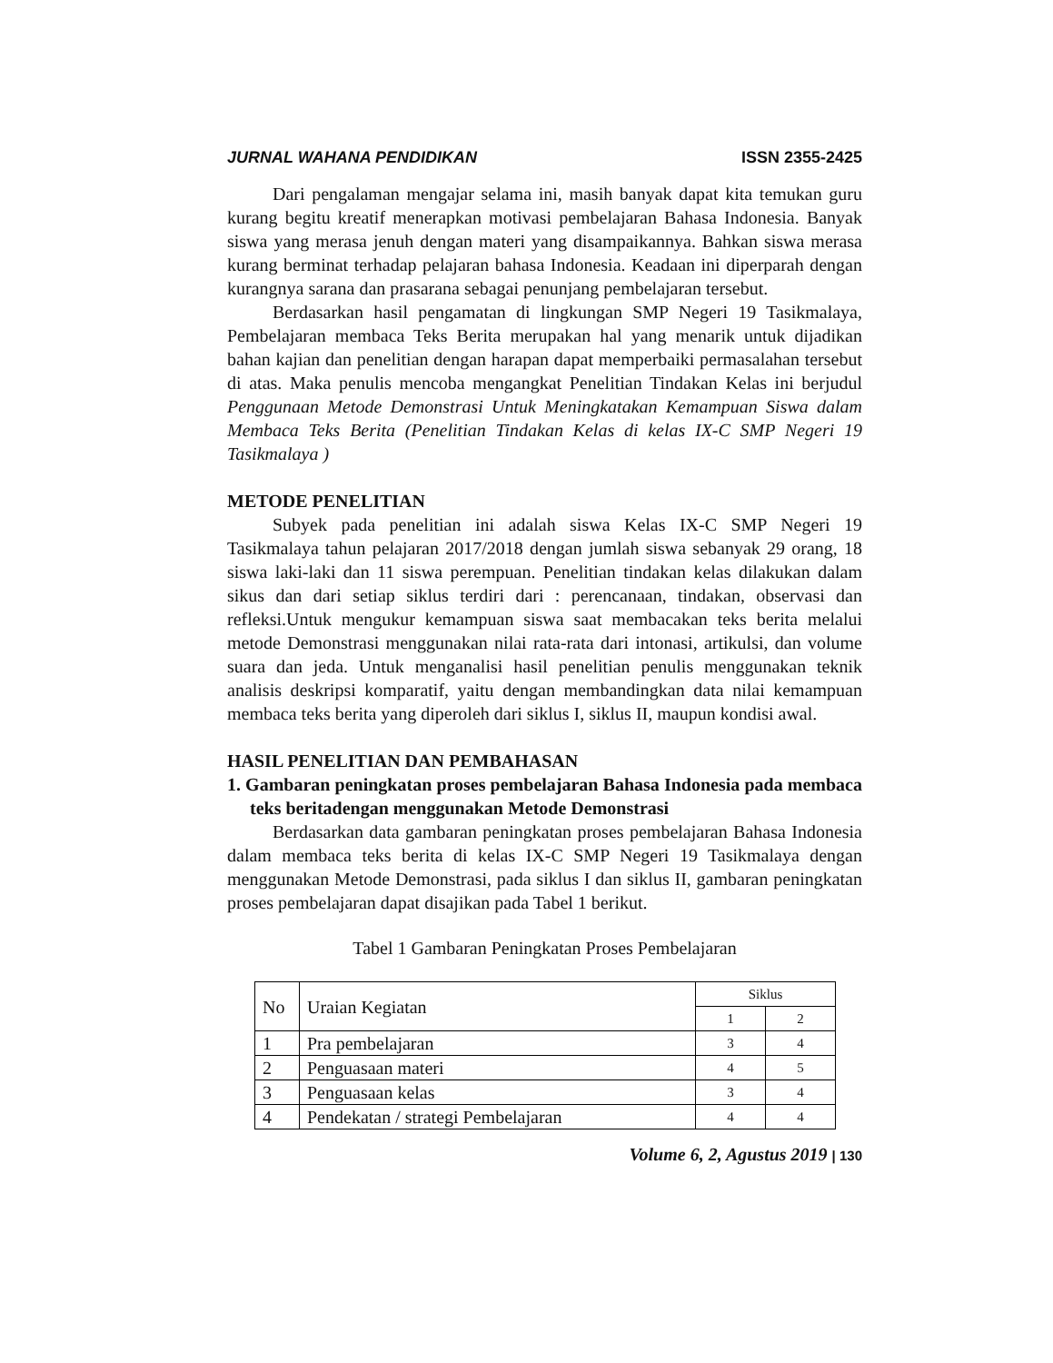JURNAL WAHANA PENDIDIKAN ISSN 2355-2425
Dari pengalaman mengajar selama ini, masih banyak dapat kita temukan guru kurang begitu kreatif menerapkan motivasi pembelajaran Bahasa Indonesia. Banyak siswa yang merasa jenuh dengan materi yang disampaikannya. Bahkan siswa merasa kurang berminat terhadap pelajaran bahasa Indonesia. Keadaan ini diperparah dengan kurangnya sarana dan prasarana sebagai penunjang pembelajaran tersebut.
Berdasarkan hasil pengamatan di lingkungan SMP Negeri 19 Tasikmalaya, Pembelajaran membaca Teks Berita merupakan hal yang menarik untuk dijadikan bahan kajian dan penelitian dengan harapan dapat memperbaiki permasalahan tersebut di atas. Maka penulis mencoba mengangkat Penelitian Tindakan Kelas ini berjudul Penggunaan Metode Demonstrasi Untuk Meningkatakan Kemampuan Siswa dalam Membaca Teks Berita (Penelitian Tindakan Kelas di kelas IX-C SMP Negeri 19 Tasikmalaya )
METODE PENELITIAN
Subyek pada penelitian ini adalah siswa Kelas IX-C SMP Negeri 19 Tasikmalaya tahun pelajaran 2017/2018 dengan jumlah siswa sebanyak 29 orang, 18 siswa laki-laki dan 11 siswa perempuan. Penelitian tindakan kelas dilakukan dalam sikus dan dari setiap siklus terdiri dari : perencanaan, tindakan, observasi dan refleksi.Untuk mengukur kemampuan siswa saat membacakan teks berita melalui metode Demonstrasi menggunakan nilai rata-rata dari intonasi, artikulsi, dan volume suara dan jeda. Untuk menganalisi hasil penelitian penulis menggunakan teknik analisis deskripsi komparatif, yaitu dengan membandingkan data nilai kemampuan membaca teks berita yang diperoleh dari siklus I, siklus II, maupun kondisi awal.
HASIL PENELITIAN DAN PEMBAHASAN
1. Gambaran peningkatan proses pembelajaran Bahasa Indonesia pada membaca teks beritadengan menggunakan Metode Demonstrasi
Berdasarkan data gambaran peningkatan proses pembelajaran Bahasa Indonesia dalam membaca teks berita di kelas IX-C SMP Negeri 19 Tasikmalaya dengan menggunakan Metode Demonstrasi, pada siklus I dan siklus II, gambaran peningkatan proses pembelajaran dapat disajikan pada Tabel 1 berikut.
Tabel 1 Gambaran Peningkatan Proses Pembelajaran
| No | Uraian Kegiatan | Siklus | |
| --- | --- | --- | --- |
| | | 1 | 2 |
| 1 | Pra pembelajaran | 3 | 4 |
| 2 | Penguasaan materi | 4 | 5 |
| 3 | Penguasaan kelas | 3 | 4 |
| 4 | Pendekatan / strategi Pembelajaran | 4 | 4 |
Volume 6, 2, Agustus 2019 | 130